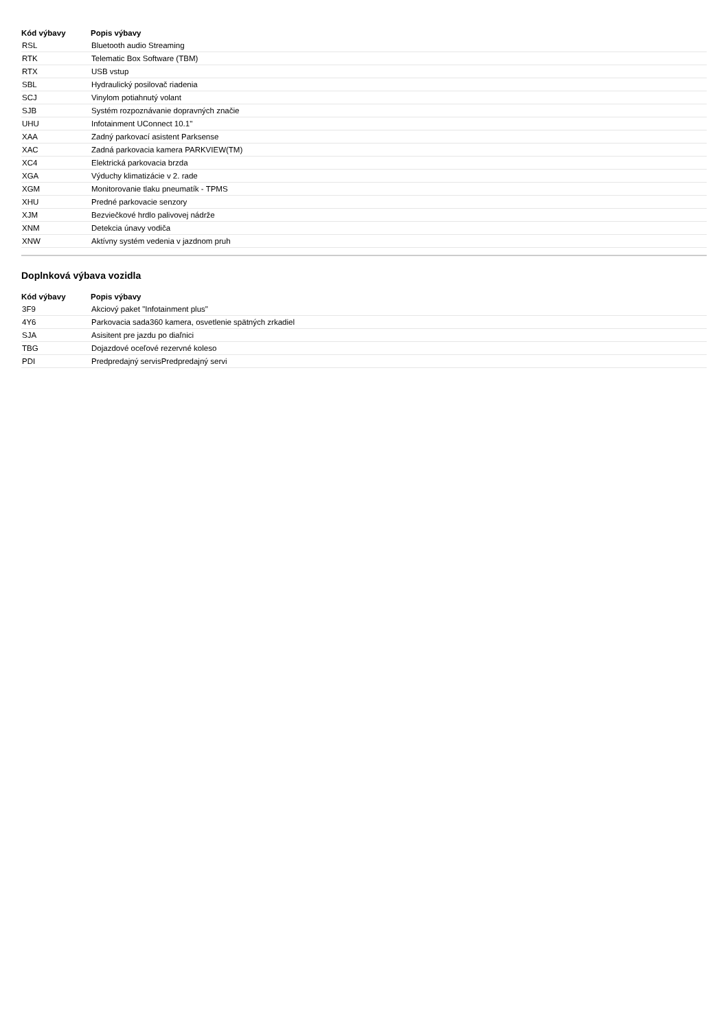| Kód výbavy | Popis výbavy |
| --- | --- |
| RSL | Bluetooth audio Streaming |
| RTK | Telematic Box Software (TBM) |
| RTX | USB vstup |
| SBL | Hydraulický posilovač riadenia |
| SCJ | Vinylom potiahnutý volant |
| SJB | Systém rozpoznávanie dopravných značie |
| UHU | Infotainment UConnect 10.1" |
| XAA | Zadný parkovací asistent Parksense |
| XAC | Zadná parkovacia kamera PARKVIEW(TM) |
| XC4 | Elektrická parkovacia brzda |
| XGA | Výduchy klimatizácie v 2. rade |
| XGM | Monitorovanie tlaku pneumatík - TPMS |
| XHU | Predné parkovacie senzory |
| XJM | Bezviečkové hrdlo palivovej nádrže |
| XNM | Detekcia únavy vodiča |
| XNW | Aktívny systém vedenia v jazdnom pruh |
Doplnková výbava vozidla
| Kód výbavy | Popis výbavy |
| --- | --- |
| 3F9 | Akciový paket "Infotainment plus" |
| 4Y6 | Parkovacia sada360 kamera, osvetlenie spätných zrkadiel |
| SJA | Asisitent pre jazdu po diaľnici |
| TBG | Dojazdové oceľové rezervné koleso |
| PDI | Predpredajný servisPredpredajný servi |